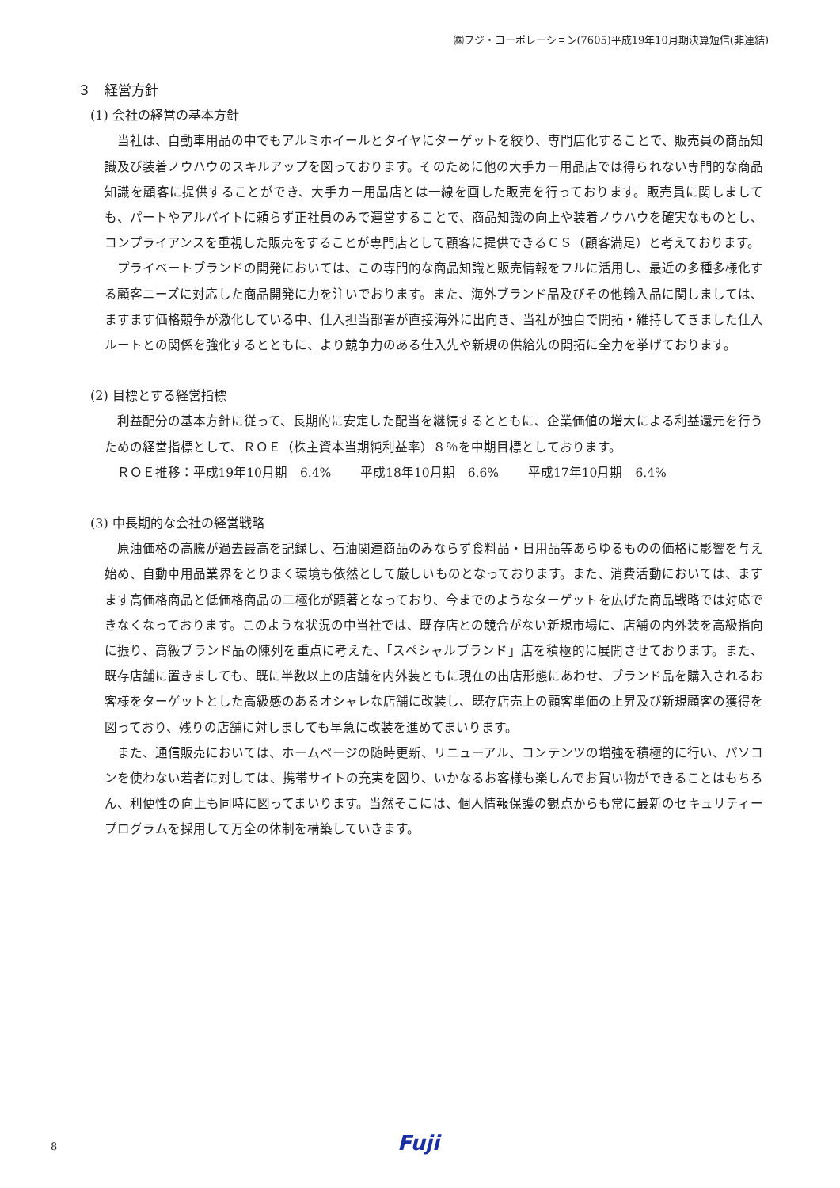㈱フジ・コーポレーション(7605)平成19年10月期決算短信(非連結)
３　経営方針
(1) 会社の経営の基本方針
当社は、自動車用品の中でもアルミホイールとタイヤにターゲットを絞り、専門店化することで、販売員の商品知識及び装着ノウハウのスキルアップを図っております。そのために他の大手カー用品店では得られない専門的な商品知識を顧客に提供することができ、大手カー用品店とは一線を画した販売を行っております。販売員に関しましても、パートやアルバイトに頼らず正社員のみで運営することで、商品知識の向上や装着ノウハウを確実なものとし、コンプライアンスを重視した販売をすることが専門店として顧客に提供できるＣＳ（顧客満足）と考えております。
プライベートブランドの開発においては、この専門的な商品知識と販売情報をフルに活用し、最近の多種多様化する顧客ニーズに対応した商品開発に力を注いでおります。また、海外ブランド品及びその他輸入品に関しましては、ますます価格競争が激化している中、仕入担当部署が直接海外に出向き、当社が独自で開拓・維持してきました仕入ルートとの関係を強化するとともに、より競争力のある仕入先や新規の供給先の開拓に全力を挙げております。
(2) 目標とする経営指標
利益配分の基本方針に従って、長期的に安定した配当を継続するとともに、企業価値の増大による利益還元を行うための経営指標として、ＲＯＥ（株主資本当期純利益率）８％を中期目標としております。
ＲＯＥ推移：平成19年10月期　6.4%　　 平成18年10月期　6.6%　　 平成17年10月期　6.4%
(3) 中長期的な会社の経営戦略
原油価格の高騰が過去最高を記録し、石油関連商品のみならず食料品・日用品等あらゆるものの価格に影響を与え始め、自動車用品業界をとりまく環境も依然として厳しいものとなっております。また、消費活動においては、ますます高価格商品と低価格商品の二極化が顕著となっており、今までのようなターゲットを広げた商品戦略では対応できなくなっております。このような状況の中当社では、既存店との競合がない新規市場に、店舗の内外装を高級指向に振り、高級ブランド品の陳列を重点に考えた、「スペシャルブランド」店を積極的に展開させております。また、既存店舗に置きましても、既に半数以上の店舗を内外装ともに現在の出店形態にあわせ、ブランド品を購入されるお客様をターゲットとした高級感のあるオシャレな店舗に改装し、既存店売上の顧客単価の上昇及び新規顧客の獲得を図っており、残りの店舗に対しましても早急に改装を進めてまいります。
また、通信販売においては、ホームページの随時更新、リニューアル、コンテンツの増強を積極的に行い、パソコンを使わない若者に対しては、携帯サイトの充実を図り、いかなるお客様も楽しんでお買い物ができることはもちろん、利便性の向上も同時に図ってまいります。当然そこには、個人情報保護の観点からも常に最新のセキュリティープログラムを採用して万全の体制を構築していきます。
8 Fuji